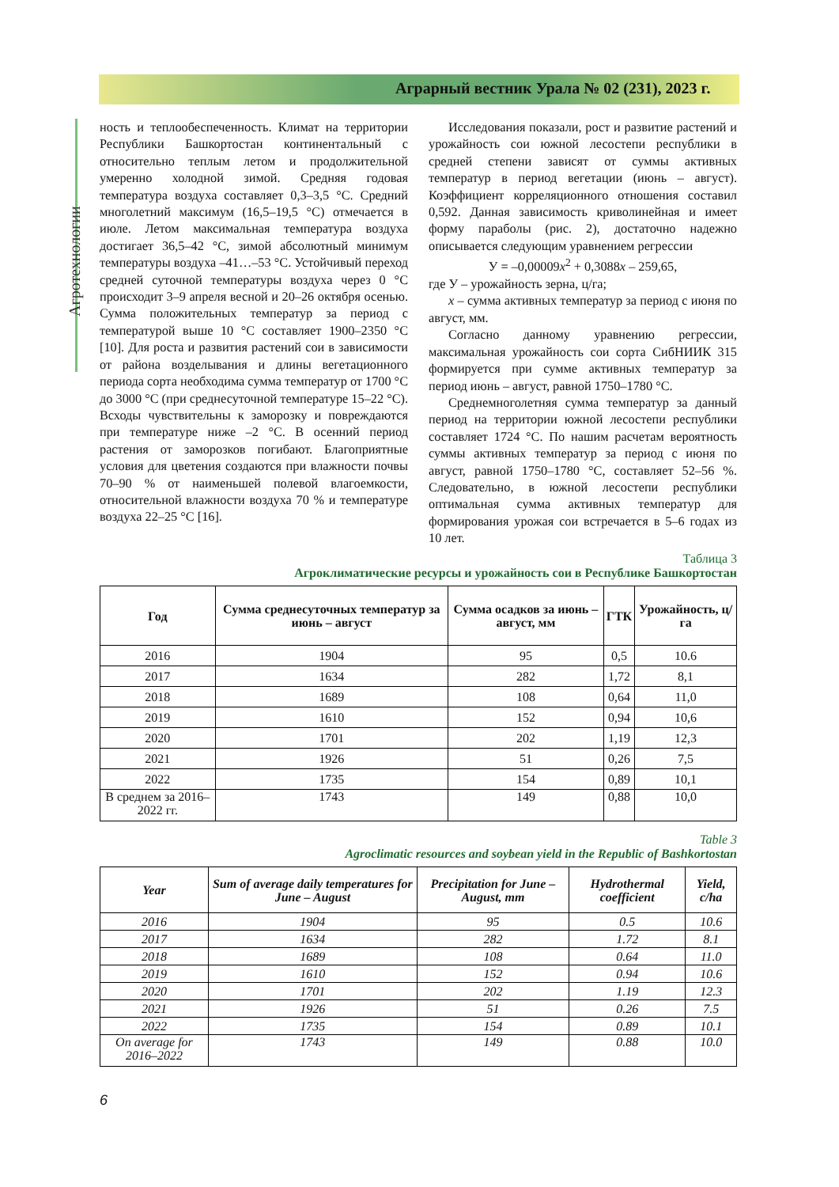Аграрный вестник Урала № 02 (231), 2023 г.
Агротехнологии
ность и теплообеспеченность. Климат на территории Республики Башкортостан континентальный с относительно теплым летом и продолжительной умеренно холодной зимой. Средняя годовая температура воздуха составляет 0,3–3,5 °C. Средний многолетний максимум (16,5–19,5 °C) отмечается в июле. Летом максимальная температура воздуха достигает 36,5–42 °C, зимой абсолютный минимум температуры воздуха –41…–53 °C. Устойчивый переход средней суточной температуры воздуха через 0 °C происходит 3–9 апреля весной и 20–26 октября осенью. Сумма положительных температур за период с температурой выше 10 °C составляет 1900–2350 °C [10]. Для роста и развития растений сои в зависимости от района возделывания и длины вегетационного периода сорта необходима сумма температур от 1700 °C до 3000 °C (при среднесуточной температуре 15–22 °C). Всходы чувствительны к заморозку и повреждаются при температуре ниже –2 °C. В осенний период растения от заморозков погибают. Благоприятные условия для цветения создаются при влажности почвы 70–90 % от наименьшей полевой влагоемкости, относительной влажности воздуха 70 % и температуре воздуха 22–25 °C [16].
Исследования показали, рост и развитие растений и урожайность сои южной лесостепи республики в средней степени зависят от суммы активных температур в период вегетации (июнь – август). Коэффициент корреляционного отношения составил 0,592. Данная зависимость криволинейная и имеет форму параболы (рис. 2), достаточно надежно описывается следующим уравнением регрессии
У = –0,00009x<sup>2</sup> + 0,3088x – 259,65,
где У – урожайность зерна, ц/га;
x – сумма активных температур за период с июня по август, мм.
Согласно данному уравнению регрессии, максимальная урожайность сои сорта СибНИИК 315 формируется при сумме активных температур за период июнь – август, равной 1750–1780 °C.
Среднемноголетняя сумма температур за данный период на территории южной лесостепи республики составляет 1724 °C. По нашим расчетам вероятность суммы активных температур за период с июня по август, равной 1750–1780 °C, составляет 52–56 %. Следовательно, в южной лесостепи республики оптимальная сумма активных температур для формирования урожая сои встречается в 5–6 годах из 10 лет.
Таблица 3
Агроклиматические ресурсы и урожайность сои в Республике Башкортостан
| Год | Сумма среднесуточных температур за июнь – август | Сумма осадков за июнь – август, мм | ГТК | Урожайность, ц/га |
| --- | --- | --- | --- | --- |
| 2016 | 1904 | 95 | 0,5 | 10.6 |
| 2017 | 1634 | 282 | 1,72 | 8,1 |
| 2018 | 1689 | 108 | 0,64 | 11,0 |
| 2019 | 1610 | 152 | 0,94 | 10,6 |
| 2020 | 1701 | 202 | 1,19 | 12,3 |
| 2021 | 1926 | 51 | 0,26 | 7,5 |
| 2022 | 1735 | 154 | 0,89 | 10,1 |
| В среднем за 2016–2022 гг. | 1743 | 149 | 0,88 | 10,0 |
Table 3
Agroclimatic resources and soybean yield in the Republic of Bashkortostan
| Year | Sum of average daily temperatures for June – August | Precipitation for June – August, mm | Hydrothermal coefficient | Yield, c/ha |
| --- | --- | --- | --- | --- |
| 2016 | 1904 | 95 | 0.5 | 10.6 |
| 2017 | 1634 | 282 | 1.72 | 8.1 |
| 2018 | 1689 | 108 | 0.64 | 11.0 |
| 2019 | 1610 | 152 | 0.94 | 10.6 |
| 2020 | 1701 | 202 | 1.19 | 12.3 |
| 2021 | 1926 | 51 | 0.26 | 7.5 |
| 2022 | 1735 | 154 | 0.89 | 10.1 |
| On average for 2016–2022 | 1743 | 149 | 0.88 | 10.0 |
6